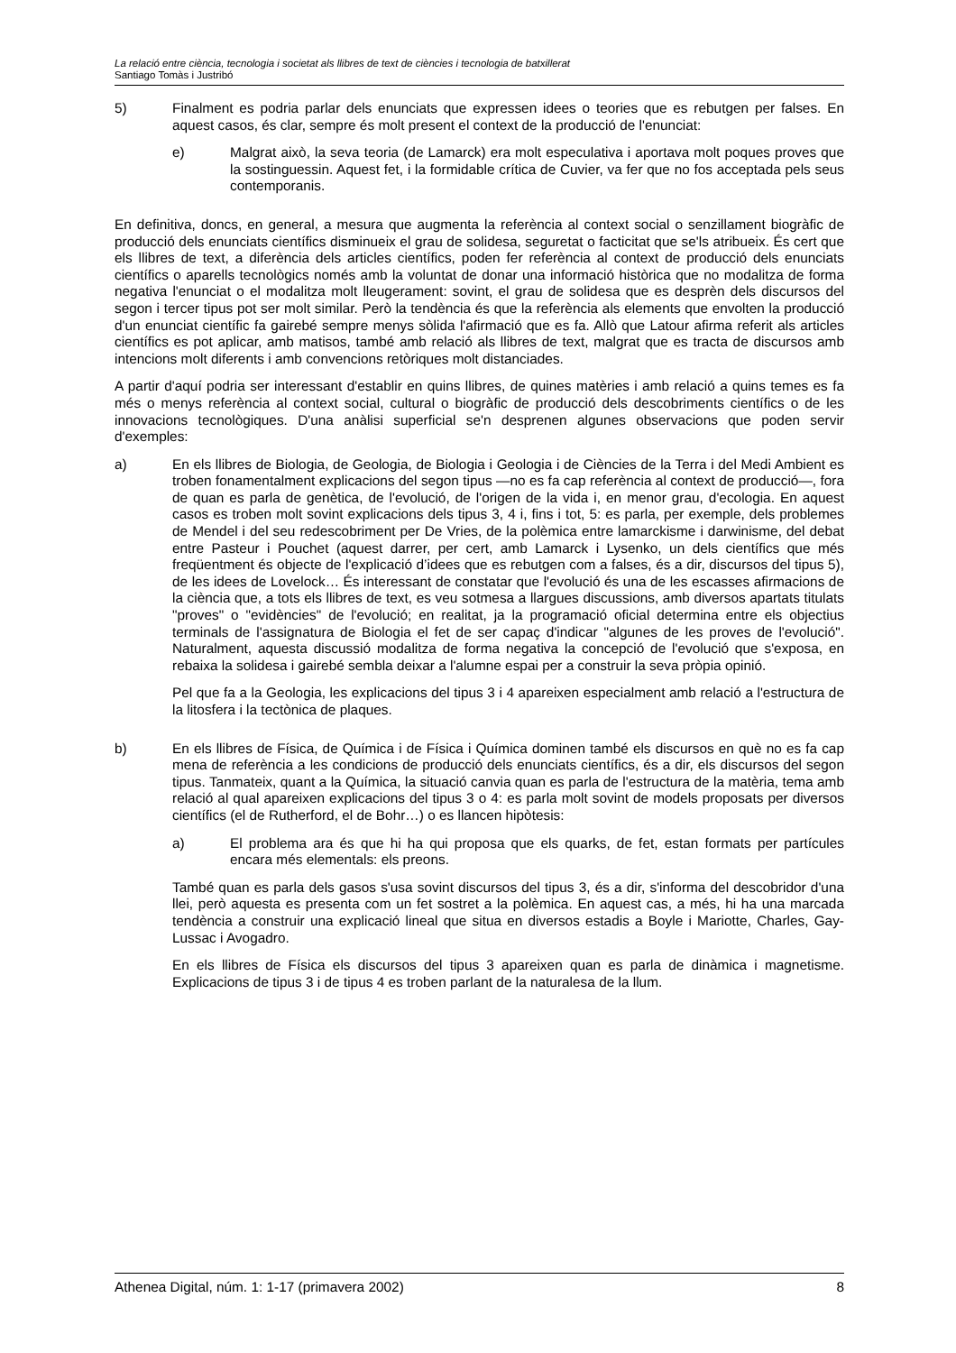La relació entre ciència, tecnologia i societat als llibres de text de ciències i tecnologia de batxillerat
Santiago Tomàs i Justribó
5) Finalment es podria parlar dels enunciats que expressen idees o teories que es rebutgen per falses. En aquest casos, és clar, sempre és molt present el context de la producció de l'enunciat:
e) Malgrat això, la seva teoria (de Lamarck) era molt especulativa i aportava molt poques proves que la sostinguessin. Aquest fet, i la formidable crítica de Cuvier, va fer que no fos acceptada pels seus contemporanis.
En definitiva, doncs, en general, a mesura que augmenta la referència al context social o senzillament biogràfic de producció dels enunciats científics disminueix el grau de solidesa, seguretat o facticitat que se'ls atribueix. És cert que els llibres de text, a diferència dels articles científics, poden fer referència al context de producció dels enunciats científics o aparells tecnològics només amb la voluntat de donar una informació històrica que no modalitza de forma negativa l'enunciat o el modalitza molt lleugerament: sovint, el grau de solidesa que es desprèn dels discursos del segon i tercer tipus pot ser molt similar. Però la tendència és que la referència als elements que envolten la producció d'un enunciat científic fa gairebé sempre menys sòlida l'afirmació que es fa. Allò que Latour afirma referit als articles científics es pot aplicar, amb matisos, també amb relació als llibres de text, malgrat que es tracta de discursos amb intencions molt diferents i amb convencions retòriques molt distanciades.
A partir d'aquí podria ser interessant d'establir en quins llibres, de quines matèries i amb relació a quins temes es fa més o menys referència al context social, cultural o biogràfic de producció dels descobriments científics o de les innovacions tecnològiques. D'una anàlisi superficial se'n desprenen algunes observacions que poden servir d'exemples:
a) En els llibres de Biologia, de Geologia, de Biologia i Geologia i de Ciències de la Terra i del Medi Ambient es troben fonamentalment explicacions del segon tipus —no es fa cap referència al context de producció—, fora de quan es parla de genètica, de l'evolució, de l'origen de la vida i, en menor grau, d'ecologia. En aquest casos es troben molt sovint explicacions dels tipus 3, 4 i, fins i tot, 5: es parla, per exemple, dels problemes de Mendel i del seu redescobriment per De Vries, de la polèmica entre lamarckisme i darwinisme, del debat entre Pasteur i Pouchet (aquest darrer, per cert, amb Lamarck i Lysenko, un dels científics que més freqüentment és objecte de l'explicació d’idees que es rebutgen com a falses, és a dir, discursos del tipus 5), de les idees de Lovelock… És interessant de constatar que l'evolució és una de les escasses afirmacions de la ciència que, a tots els llibres de text, es veu sotmesa a llargues discussions, amb diversos apartats titulats "proves" o "evidències" de l'evolució; en realitat, ja la programació oficial determina entre els objectius terminals de l'assignatura de Biologia el fet de ser capaç d'indicar "algunes de les proves de l'evolució". Naturalment, aquesta discussió modalitza de forma negativa la concepció de l'evolució que s'exposa, en rebaixa la solidesa i gairebé sembla deixar a l'alumne espai per a construir la seva pròpia opinió.
Pel que fa a la Geologia, les explicacions del tipus 3 i 4 apareixen especialment amb relació a l'estructura de la litosfera i la tectònica de plaques.
b) En els llibres de Física, de Química i de Física i Química dominen també els discursos en què no es fa cap mena de referència a les condicions de producció dels enunciats científics, és a dir, els discursos del segon tipus. Tanmateix, quant a la Química, la situació canvia quan es parla de l'estructura de la matèria, tema amb relació al qual apareixen explicacions del tipus 3 o 4: es parla molt sovint de models proposats per diversos científics (el de Rutherford, el de Bohr…) o es llancen hipòtesis:
a) El problema ara és que hi ha qui proposa que els quarks, de fet, estan formats per partícules encara més elementals: els preons.
També quan es parla dels gasos s'usa sovint discursos del tipus 3, és a dir, s'informa del descobridor d'una llei, però aquesta es presenta com un fet sostret a la polèmica. En aquest cas, a més, hi ha una marcada tendència a construir una explicació lineal que situa en diversos estadis a Boyle i Mariotte, Charles, Gay-Lussac i Avogadro.
En els llibres de Física els discursos del tipus 3 apareixen quan es parla de dinàmica i magnetisme. Explicacions de tipus 3 i de tipus 4 es troben parlant de la naturalesa de la llum.
Athenea Digital, núm. 1: 1-17 (primavera 2002) 8